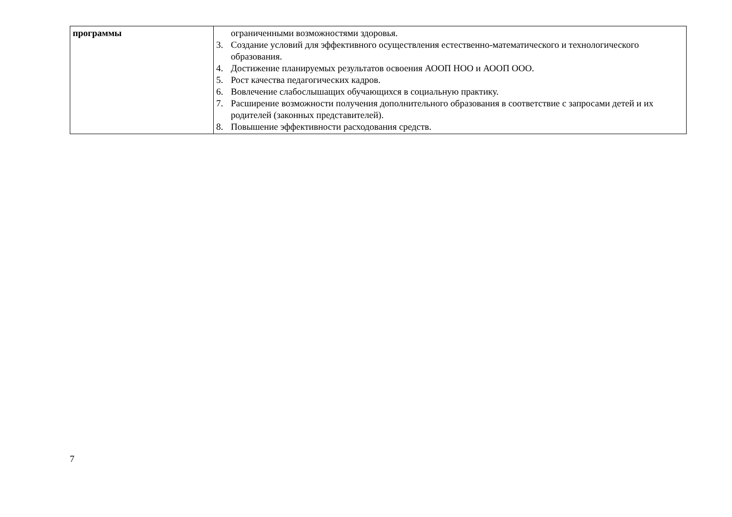| программы | ограниченными возможностями здоровья. 3. Создание условий для эффективного осуществления естественно-математического и технологического образования. 4. Достижение планируемых результатов освоения АООП НОО и АООП ООО. 5. Рост качества педагогических кадров. 6. Вовлечение слабослышащих обучающихся в социальную практику. 7. Расширение возможности получения дополнительного образования в соответствие с запросами детей и их родителей (законных представителей). 8. Повышение эффективности расходования средств. |
7